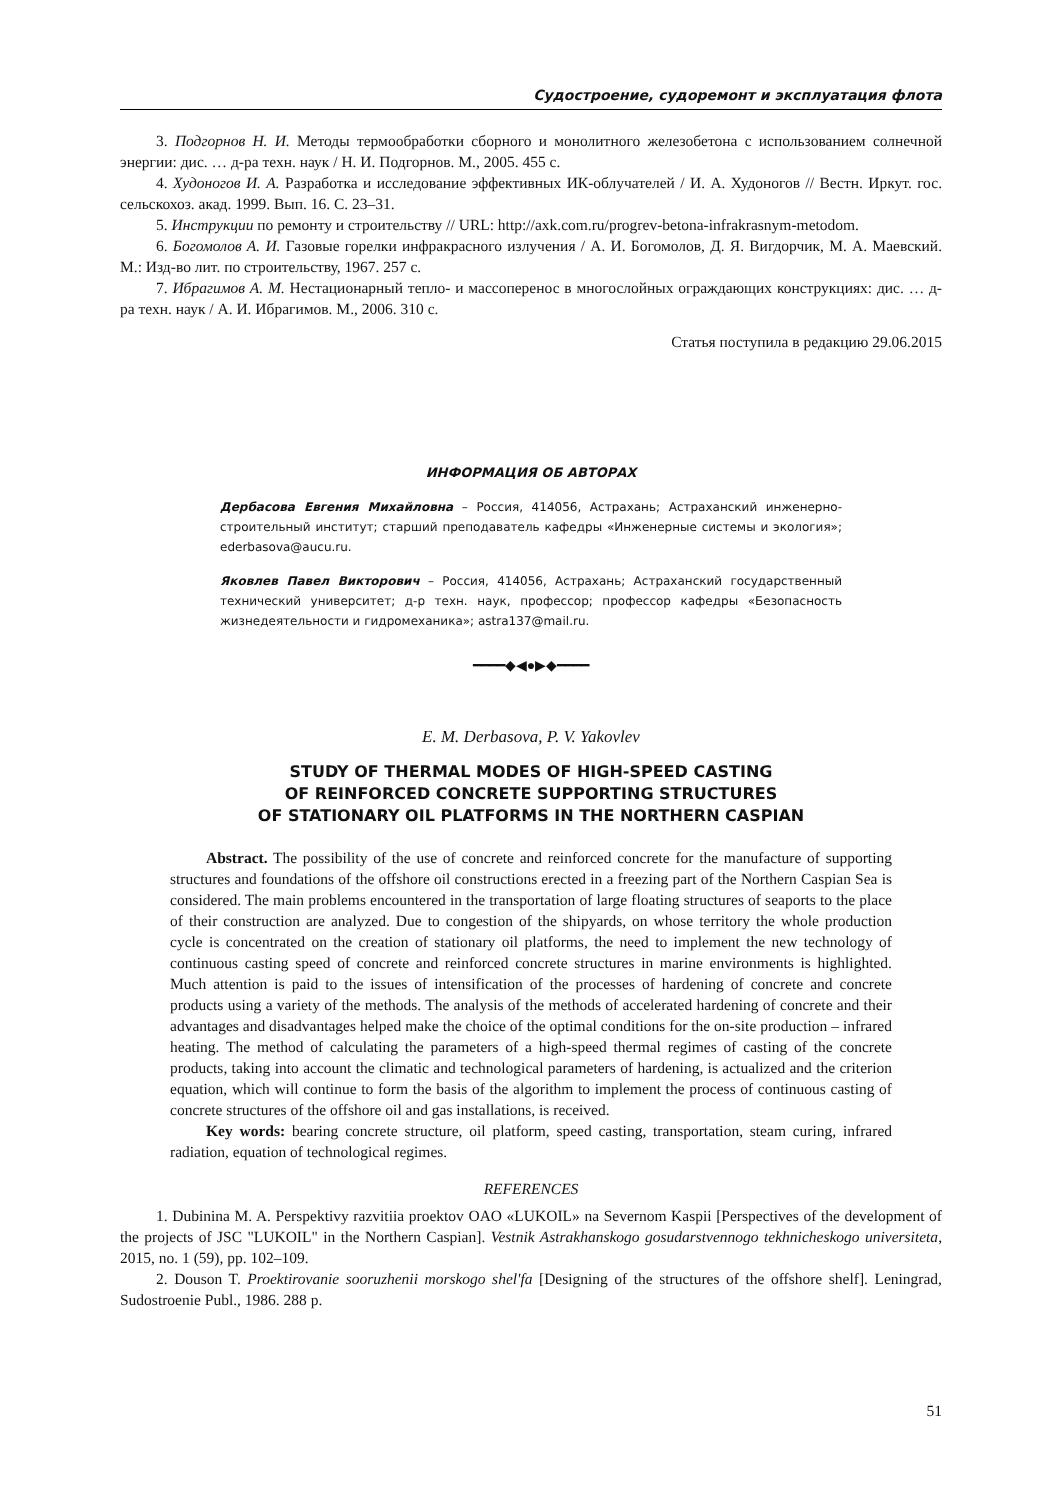Судостроение, судоремонт и эксплуатация флота
3. Подгорнов Н. И. Методы термообработки сборного и монолитного железобетона с использованием солнечной энергии: дис. … д-ра техн. наук / Н. И. Подгорнов. М., 2005. 455 с.
4. Худоногов И. А. Разработка и исследование эффективных ИК-облучателей / И. А. Худоногов // Вестн. Иркут. гос. сельскохоз. акад. 1999. Вып. 16. С. 23–31.
5. Инструкции по ремонту и строительству // URL: http://axk.com.ru/progrev-betona-infrakrasnym-metodom.
6. Богомолов А. И. Газовые горелки инфракрасного излучения / А. И. Богомолов, Д. Я. Вигдорчик, М. А. Маевский. М.: Изд-во лит. по строительству, 1967. 257 с.
7. Ибрагимов А. М. Нестационарный тепло- и массоперенос в многослойных ограждающих конструкциях: дис. … д-ра техн. наук / А. И. Ибрагимов. М., 2006. 310 с.
Статья поступила в редакцию 29.06.2015
ИНФОРМАЦИЯ ОБ АВТОРАХ
Дербасова Евгения Михайловна – Россия, 414056, Астрахань; Астраханский инженерно-строительный институт; старший преподаватель кафедры «Инженерные системы и экология»; ederbasova@aucu.ru.
Яковлев Павел Викторович – Россия, 414056, Астрахань; Астраханский государственный технический университет; д-р техн. наук, профессор; профессор кафедры «Безопасность жизнедеятельности и гидромеханика»; astra137@mail.ru.
━━━━◆◀●▶◆━━━━
E. M. Derbasova, P. V. Yakovlev
STUDY OF THERMAL MODES OF HIGH-SPEED CASTING
OF REINFORCED CONCRETE SUPPORTING STRUCTURES
OF STATIONARY OIL PLATFORMS IN THE NORTHERN CASPIAN
Abstract. The possibility of the use of concrete and reinforced concrete for the manufacture of supporting structures and foundations of the offshore oil constructions erected in a freezing part of the Northern Caspian Sea is considered. The main problems encountered in the transportation of large floating structures of seaports to the place of their construction are analyzed. Due to congestion of the shipyards, on whose territory the whole production cycle is concentrated on the creation of stationary oil platforms, the need to implement the new technology of continuous casting speed of concrete and reinforced concrete structures in marine environments is highlighted. Much attention is paid to the issues of intensification of the processes of hardening of concrete and concrete products using a variety of the methods. The analysis of the methods of accelerated hardening of concrete and their advantages and disadvantages helped make the choice of the optimal conditions for the on-site production – infrared heating. The method of calculating the parameters of a high-speed thermal regimes of casting of the concrete products, taking into account the climatic and technological parameters of hardening, is actualized and the criterion equation, which will continue to form the basis of the algorithm to implement the process of continuous casting of concrete structures of the offshore oil and gas installations, is received.
Key words: bearing concrete structure, oil platform, speed casting, transportation, steam curing, infrared radiation, equation of technological regimes.
REFERENCES
1. Dubinina M. A. Perspektivy razvitiia proektov OAO «LUKOIL» na Severnom Kaspii [Perspectives of the development of the projects of JSC "LUKOIL" in the Northern Caspian]. Vestnik Astrakhanskogo gosudarstvennogo tekhnicheskogo universiteta, 2015, no. 1 (59), pp. 102–109.
2. Douson T. Proektirovanie sooruzhenii morskogo shel'fa [Designing of the structures of the offshore shelf]. Leningrad, Sudostroenie Publ., 1986. 288 p.
51